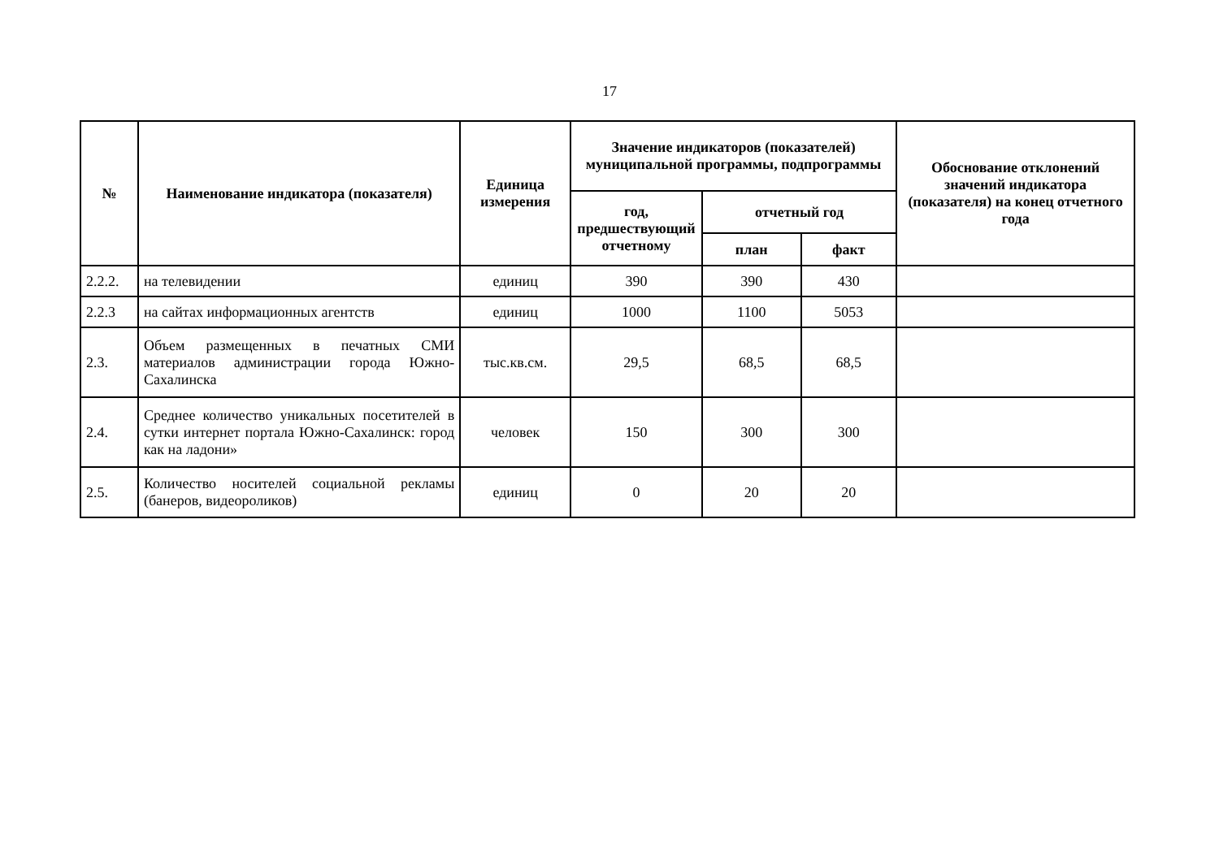17
| № | Наименование индикатора (показателя) | Единица измерения | Значение индикаторов (показателей) муниципальной программы, подпрограммы | | | Обоснование отклонений значений индикатора (показателя) на конец отчетного года |
| --- | --- | --- | --- | --- | --- | --- |
| | | | год, предшествующий отчетному | отчетный год | | |
| | | | | план | факт | |
| 2.2.2. | на телевидении | единиц | 390 | 390 | 430 | |
| 2.2.3 | на сайтах информационных агентств | единиц | 1000 | 1100 | 5053 | |
| 2.3. | Объем размещенных в печатных СМИ материалов администрации города Южно-Сахалинска | тыс.кв.см. | 29,5 | 68,5 | 68,5 | |
| 2.4. | Среднее количество уникальных посетителей в сутки интернет портала Южно-Сахалинск: город как на ладони» | человек | 150 | 300 | 300 | |
| 2.5. | Количество носителей социальной рекламы (банеров, видеороликов) | единиц | 0 | 20 | 20 | |